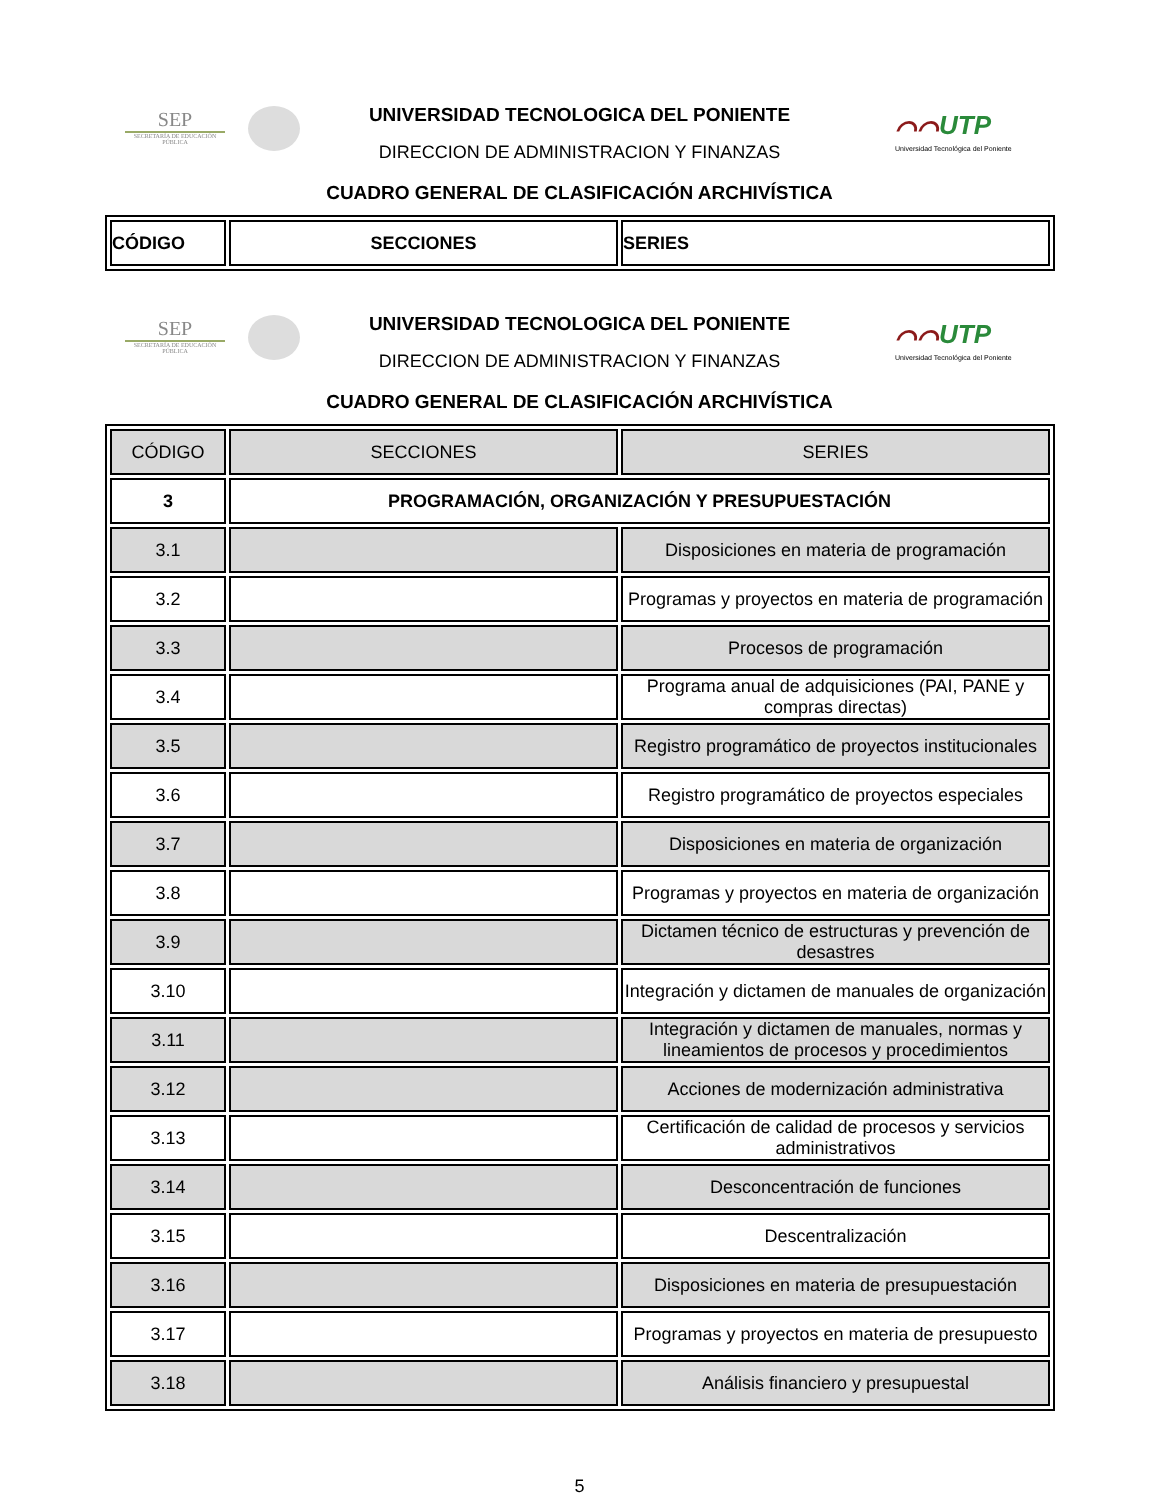SEP
SECRETARÍA DE EDUCACIÓN PÚBLICA
UNIVERSIDAD TECNOLOGICA DEL PONIENTE
DIRECCION DE ADMINISTRACION Y FINANZAS
CUADRO GENERAL DE CLASIFICACIÓN ARCHIVÍSTICA
⌒⌒UTP
Universidad Tecnológica del Poniente
| CÓDIGO | SECCIONES | SERIES |
SEP
SECRETARÍA DE EDUCACIÓN PÚBLICA
UNIVERSIDAD TECNOLOGICA DEL PONIENTE
DIRECCION DE ADMINISTRACION Y FINANZAS
CUADRO GENERAL DE CLASIFICACIÓN ARCHIVÍSTICA
⌒⌒UTP
Universidad Tecnológica del Poniente
| CÓDIGO | SECCIONES | SERIES |
| 3 | PROGRAMACIÓN, ORGANIZACIÓN Y PRESUPUESTACIÓN | |
| 3.1 | | Disposiciones en materia de programación |
| 3.2 | | Programas y proyectos en materia de programación |
| 3.3 | | Procesos de programación |
| 3.4 | | Programa anual de adquisiciones (PAI, PANE y compras directas) |
| 3.5 | | Registro programático de proyectos institucionales |
| 3.6 | | Registro programático de proyectos especiales |
| 3.7 | | Disposiciones en materia de organización |
| 3.8 | | Programas y proyectos en materia de organización |
| 3.9 | | Dictamen técnico de estructuras y prevención de desastres |
| 3.10 | | Integración y dictamen de manuales de organización |
| 3.11 | | Integración y dictamen de manuales, normas y lineamientos de procesos y procedimientos |
| 3.12 | | Acciones de modernización administrativa |
| 3.13 | | Certificación de calidad de procesos y servicios administrativos |
| 3.14 | | Desconcentración de funciones |
| 3.15 | | Descentralización |
| 3.16 | | Disposiciones en materia de presupuestación |
| 3.17 | | Programas y proyectos en materia de presupuesto |
| 3.18 | | Análisis financiero y presupuestal |
5